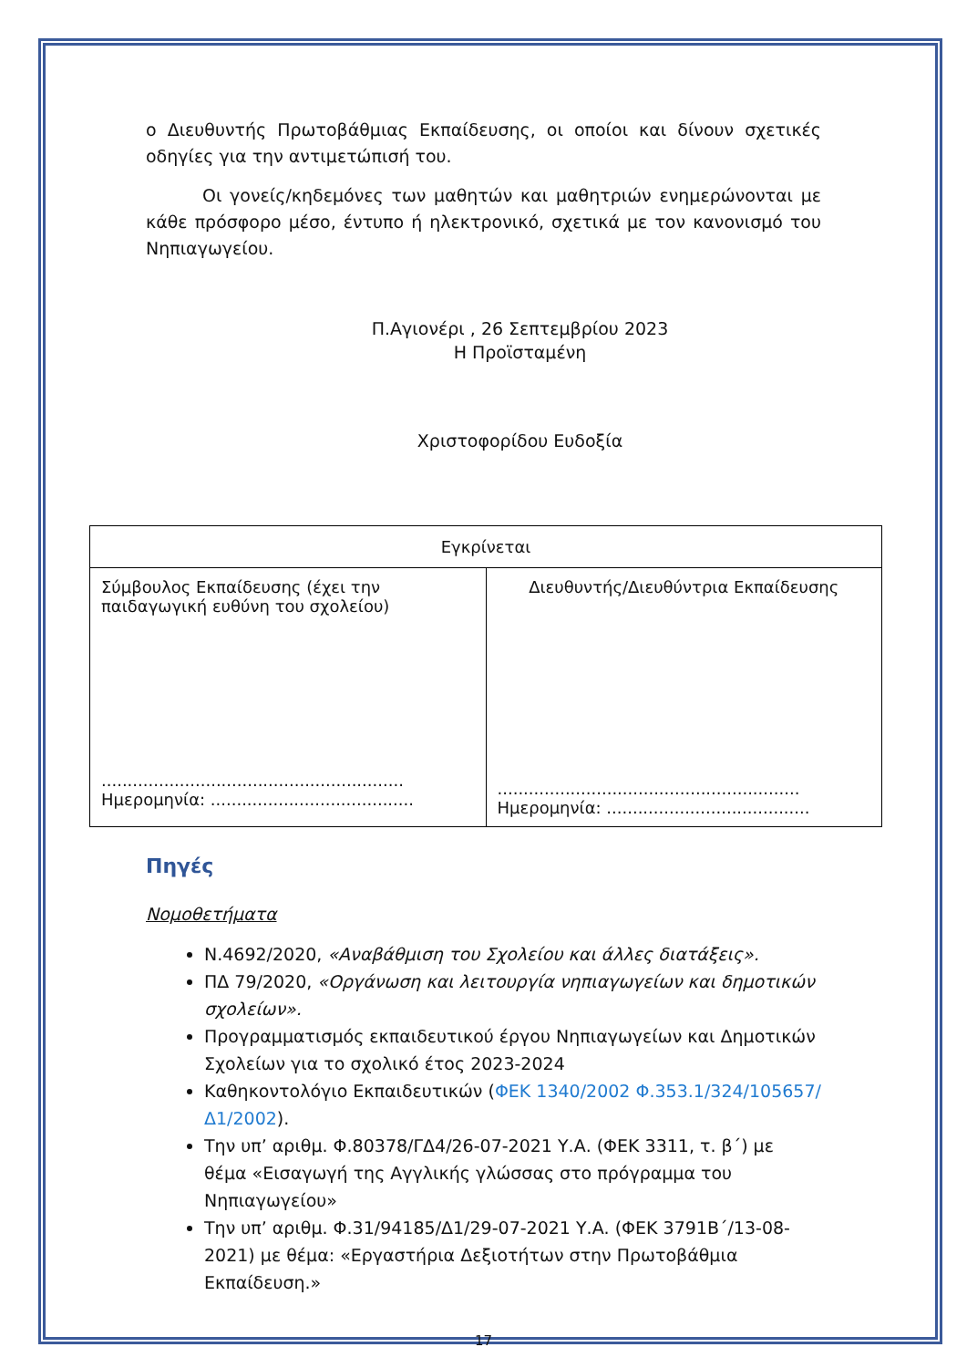ο Διευθυντής Πρωτοβάθμιας Εκπαίδευσης, οι οποίοι και δίνουν σχετικές οδηγίες για την αντιμετώπισή του.
Οι γονείς/κηδεμόνες των μαθητών και μαθητριών ενημερώνονται με κάθε πρόσφορο μέσο, έντυπο ή ηλεκτρονικό, σχετικά με τον κανονισμό του Νηπιαγωγείου.
Π.Αγιονέρι , 26 Σεπτεμβρίου 2023
Η Προϊσταμένη
Χριστοφορίδου Ευδοξία
| Εγκρίνεται | |
| Σύμβουλος Εκπαίδευσης (έχει την παιδαγωγική ευθύνη του σχολείου) .......................................................... Ημερομηνία: ....................................... | Διευθυντής/Διευθύντρια Εκπαίδευσης .......................................................... Ημερομηνία: ....................................... |
Πηγές
Νομοθετήματα
Ν.4692/2020, «Αναβάθμιση του Σχολείου και άλλες διατάξεις».
ΠΔ 79/2020, «Οργάνωση και λειτουργία νηπιαγωγείων και δημοτικών σχολείων».
Προγραμματισμός εκπαιδευτικού έργου Νηπιαγωγείων και Δημοτικών Σχολείων για το σχολικό έτος 2023-2024
Καθηκοντολόγιο Εκπαιδευτικών (ΦΕΚ 1340/2002 Φ.353.1/324/105657/Δ1/2002).
Την υπ’ αριθμ. Φ.80378/ΓΔ4/26-07-2021 Υ.Α. (ΦΕΚ 3311, τ. β΄) με θέμα «Εισαγωγή της Αγγλικής γλώσσας στο πρόγραμμα του Νηπιαγωγείου»
Την υπ’ αριθμ. Φ.31/94185/Δ1/29-07-2021 Υ.Α. (ΦΕΚ 3791Β΄/13-08-2021) με θέμα: «Εργαστήρια Δεξιοτήτων στην Πρωτοβάθμια Εκπαίδευση.»
17